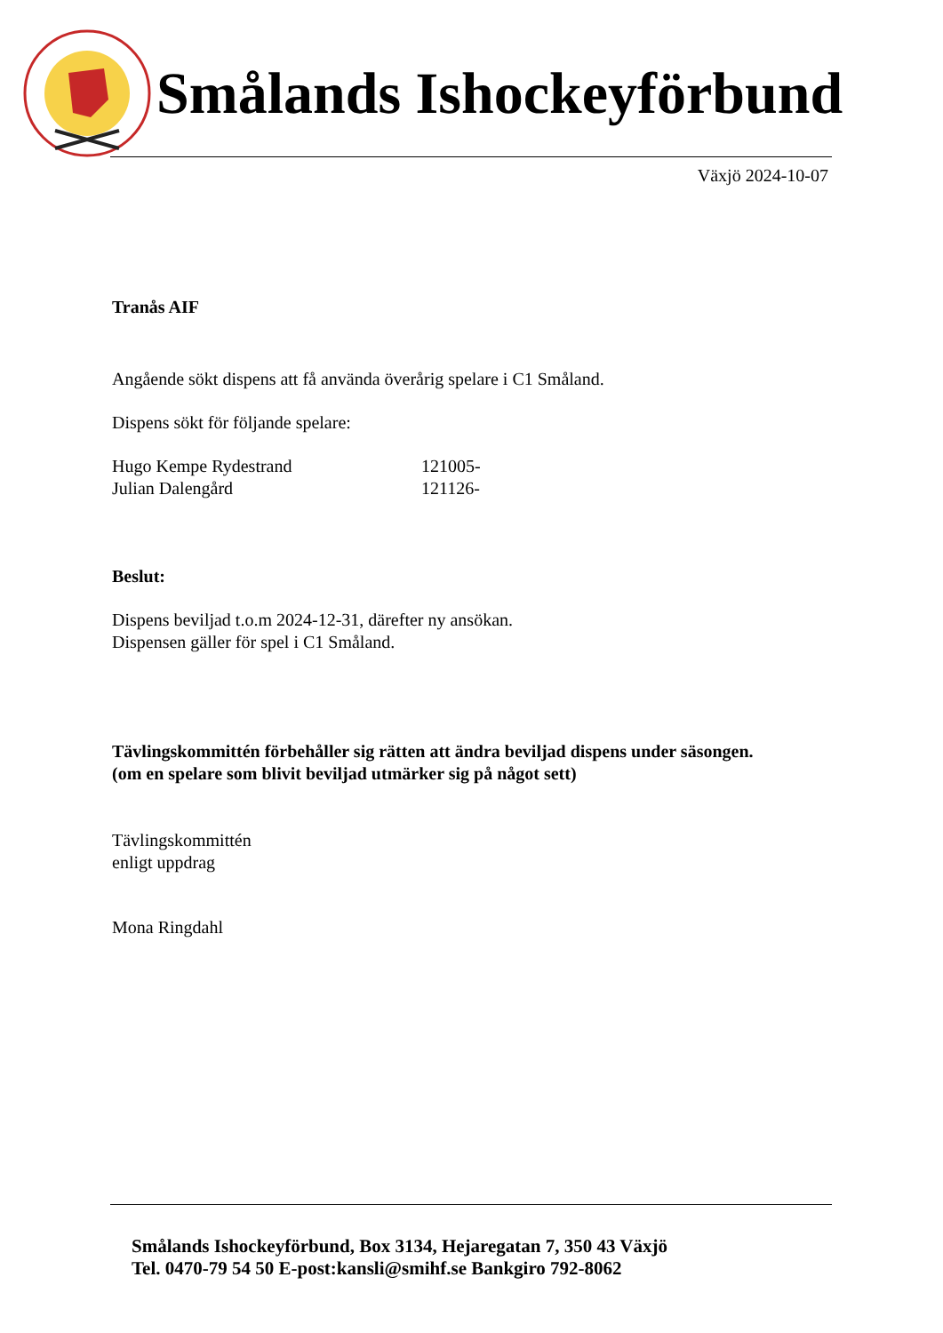Smålands Ishockeyförbund
Växjö 2024-10-07
Tranås AIF
Angående sökt dispens att få använda överårig spelare i C1 Småland.
Dispens sökt för följande spelare:
Hugo Kempe Rydestrand 121005-
Julian Dalengård 121126-
Beslut:
Dispens beviljad t.o.m 2024-12-31, därefter ny ansökan.
Dispensen gäller för spel i C1 Småland.
Tävlingskommittén förbehåller sig rätten att ändra beviljad dispens under säsongen.
(om en spelare som blivit beviljad utmärker sig på något sett)
Tävlingskommittén
enligt uppdrag
Mona Ringdahl
Smålands Ishockeyförbund, Box 3134, Hejaregatan 7, 350 43 Växjö
Tel. 0470-79 54 50 E-post:kansli@smihf.se Bankgiro 792-8062